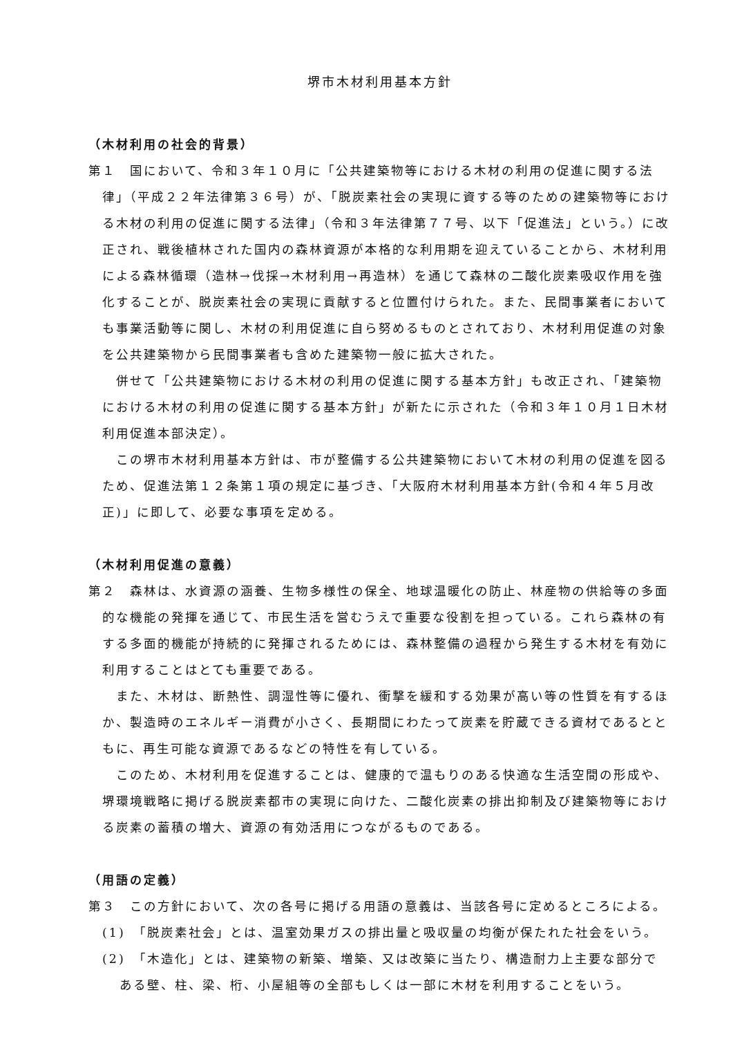堺市木材利用基本方針
（木材利用の社会的背景）
第１　国において、令和３年１０月に「公共建築物等における木材の利用の促進に関する法律」（平成２２年法律第３６号）が、「脱炭素社会の実現に資する等のための建築物等における木材の利用の促進に関する法律」（令和３年法律第７７号、以下「促進法」という。）に改正され、戦後植林された国内の森林資源が本格的な利用期を迎えていることから、木材利用による森林循環（造林→伐採→木材利用→再造林）を通じて森林の二酸化炭素吸収作用を強化することが、脱炭素社会の実現に貢献すると位置付けられた。また、民間事業者においても事業活動等に関し、木材の利用促進に自ら努めるものとされており、木材利用促進の対象を公共建築物から民間事業者も含めた建築物一般に拡大された。
併せて「公共建築物における木材の利用の促進に関する基本方針」も改正され、「建築物における木材の利用の促進に関する基本方針」が新たに示された（令和３年１０月１日木材利用促進本部決定）。
この堺市木材利用基本方針は、市が整備する公共建築物において木材の利用の促進を図るため、促進法第１２条第１項の規定に基づき、「大阪府木材利用基本方針(令和４年５月改正)」に即して、必要な事項を定める。
（木材利用促進の意義）
第２　森林は、水資源の涵養、生物多様性の保全、地球温暖化の防止、林産物の供給等の多面的な機能の発揮を通じて、市民生活を営むうえで重要な役割を担っている。これら森林の有する多面的機能が持続的に発揮されるためには、森林整備の過程から発生する木材を有効に利用することはとても重要である。
また、木材は、断熱性、調湿性等に優れ、衝撃を緩和する効果が高い等の性質を有するほか、製造時のエネルギー消費が小さく、長期間にわたって炭素を貯蔵できる資材であるとともに、再生可能な資源であるなどの特性を有している。
このため、木材利用を促進することは、健康的で温もりのある快適な生活空間の形成や、堺環境戦略に掲げる脱炭素都市の実現に向けた、二酸化炭素の排出抑制及び建築物等における炭素の蓄積の増大、資源の有効活用につながるものである。
（用語の定義）
第３　この方針において、次の各号に掲げる用語の意義は、当該各号に定めるところによる。
(1)　「脱炭素社会」とは、温室効果ガスの排出量と吸収量の均衡が保たれた社会をいう。
(2)　「木造化」とは、建築物の新築、増築、又は改築に当たり、構造耐力上主要な部分である壁、柱、梁、桁、小屋組等の全部もしくは一部に木材を利用することをいう。